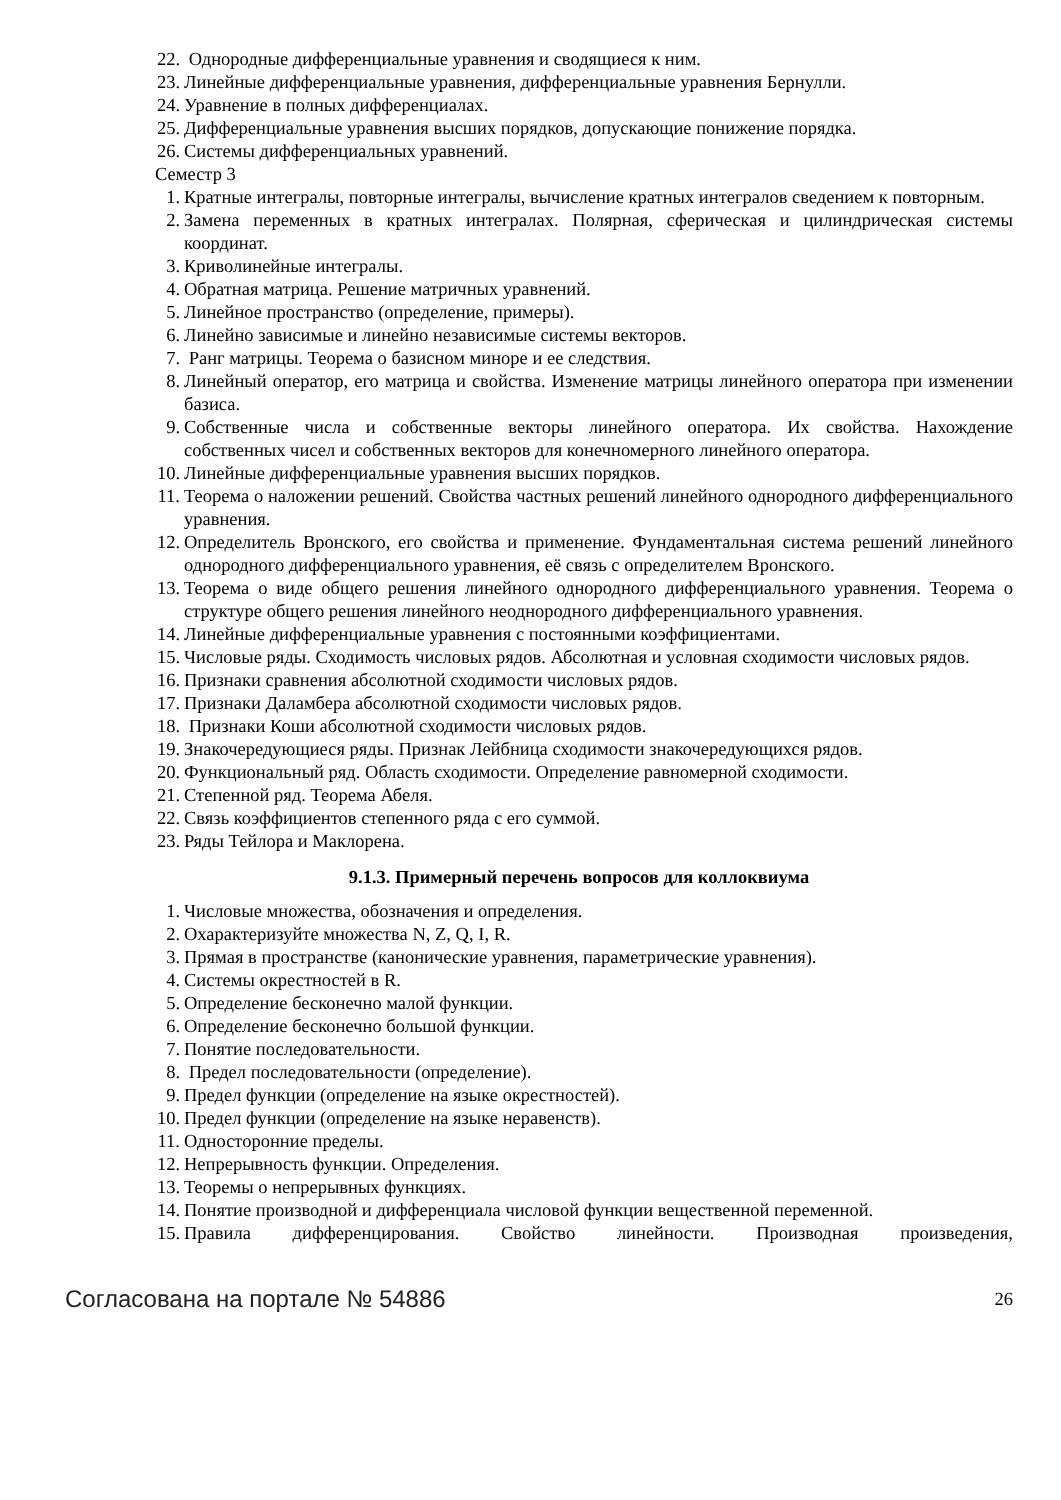22. Однородные дифференциальные уравнения и сводящиеся к ним.
23. Линейные дифференциальные уравнения, дифференциальные уравнения Бернулли.
24. Уравнение в полных дифференциалах.
25. Дифференциальные уравнения высших порядков, допускающие понижение порядка.
26. Системы дифференциальных уравнений.
Семестр 3
1. Кратные интегралы, повторные интегралы, вычисление кратных интегралов сведением к повторным.
2. Замена переменных в кратных интегралах. Полярная, сферическая и цилиндрическая системы координат.
3. Криволинейные интегралы.
4. Обратная матрица. Решение матричных уравнений.
5. Линейное пространство (определение, примеры).
6. Линейно зависимые и линейно независимые системы векторов.
7. Ранг матрицы. Теорема о базисном миноре и ее следствия.
8. Линейный оператор, его матрица и свойства. Изменение матрицы линейного оператора при изменении базиса.
9. Собственные числа и собственные векторы линейного оператора. Их свойства. Нахождение собственных чисел и собственных векторов для конечномерного линейного оператора.
10. Линейные дифференциальные уравнения высших порядков.
11. Теорема о наложении решений. Свойства частных решений линейного однородного дифференциального уравнения.
12. Определитель Вронского, его свойства и применение. Фундаментальная система решений линейного однородного дифференциального уравнения, её связь с определителем Вронского.
13. Теорема о виде общего решения линейного однородного дифференциального уравнения. Теорема о структуре общего решения линейного неоднородного дифференциального уравнения.
14. Линейные дифференциальные уравнения с постоянными коэффициентами.
15. Числовые ряды. Сходимость числовых рядов. Абсолютная и условная сходимости числовых рядов.
16. Признаки сравнения абсолютной сходимости числовых рядов.
17. Признаки Даламбера абсолютной сходимости числовых рядов.
18. Признаки Коши абсолютной сходимости числовых рядов.
19. Знакочередующиеся ряды. Признак Лейбница сходимости знакочередующихся рядов.
20. Функциональный ряд. Область сходимости. Определение равномерной сходимости.
21. Степенной ряд. Теорема Абеля.
22. Связь коэффициентов степенного ряда с его суммой.
23. Ряды Тейлора и Маклорена.
9.1.3. Примерный перечень вопросов для коллоквиума
1. Числовые множества, обозначения и определения.
2. Охарактеризуйте множества N, Z, Q, I, R.
3. Прямая в пространстве (канонические уравнения, параметрические уравнения).
4. Системы окрестностей в R.
5. Определение бесконечно малой функции.
6. Определение бесконечно большой функции.
7. Понятие последовательности.
8. Предел последовательности (определение).
9. Предел функции (определение на языке окрестностей).
10. Предел функции (определение на языке неравенств).
11. Односторонние пределы.
12. Непрерывность функции. Определения.
13. Теоремы о непрерывных функциях.
14. Понятие производной и дифференциала числовой функции вещественной переменной.
15. Правила дифференцирования. Свойство линейности. Производная произведения,
Согласована на портале № 54886 26